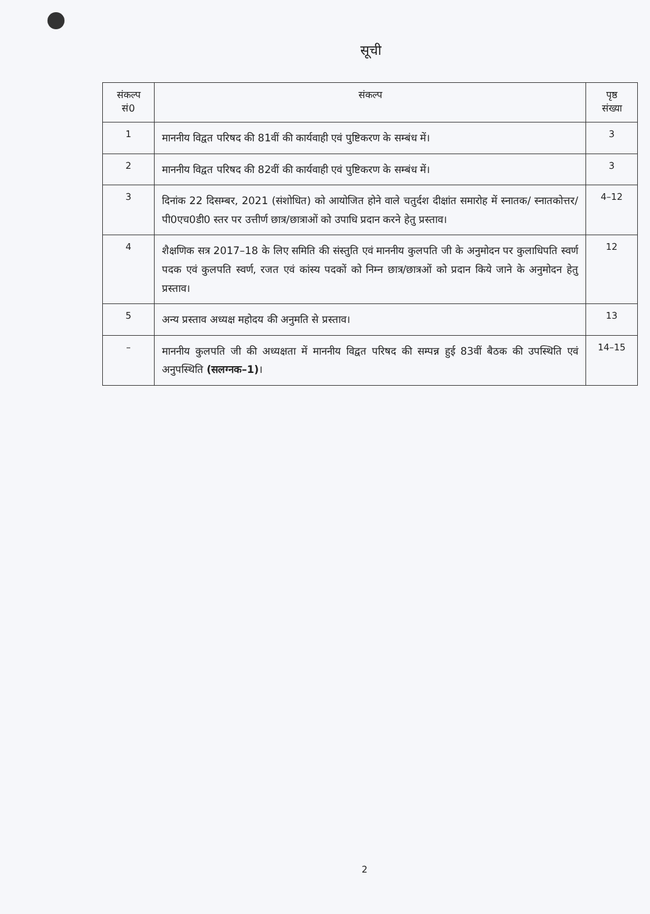सूची
| संकल्प सं0 | संकल्प | पृष्ठ संख्या |
| --- | --- | --- |
| 1 | माननीय विद्वत परिषद की 81वीं की कार्यवाही एवं पुष्टिकरण के सम्बंध में। | 3 |
| 2 | माननीय विद्वत परिषद की 82वीं की कार्यवाही एवं पुष्टिकरण के सम्बंध में। | 3 |
| 3 | दिनांक 22 दिसम्बर, 2021 (संशोधित) को आयोजित होने वाले चतुर्दश दीक्षांत समारोह में स्नातक/ स्नातकोत्तर/पी0एच0डी0 स्तर पर उत्तीर्ण छात्र/छात्राओं को उपाधि प्रदान करने हेतु प्रस्ताव। | 4–12 |
| 4 | शैक्षणिक सत्र 2017–18 के लिए समिति की संस्तुति एवं माननीय कुलपति जी के अनुमोदन पर कुलाधिपति स्वर्ण पदक एवं कुलपति स्वर्ण, रजत एवं कांस्य पदकों को निम्न छात्र/छात्रओं को प्रदान किये जाने के अनुमोदन हेतु प्रस्ताव। | 12 |
| 5 | अन्य प्रस्ताव अध्यक्ष महोदय की अनुमति से प्रस्ताव। | 13 |
| – | माननीय कुलपति जी की अध्यक्षता में माननीय विद्वत परिषद की सम्पन्न हुई 83वीं बैठक की उपस्थिति एवं अनुपस्थिति (सलग्नक–1) । | 14–15 |
2